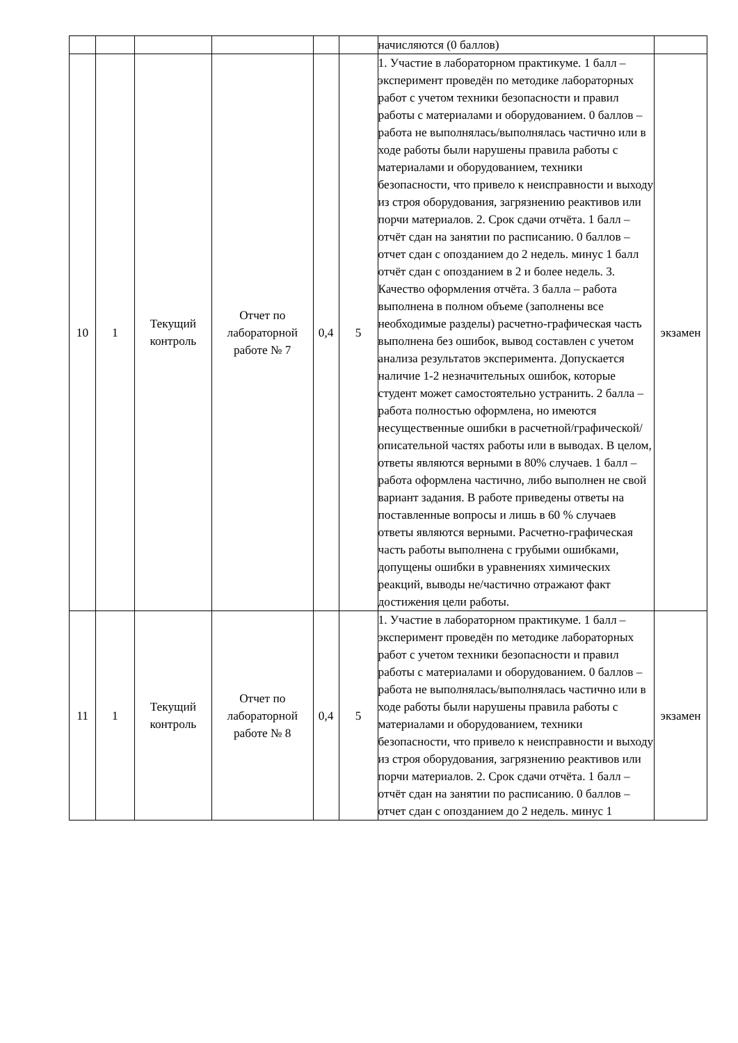| | | | | | | начисляются (0 баллов) | |
| 10 | 1 | Текущий контроль | Отчет по лабораторной работе № 7 | 0,4 | 5 | 1. Участие в лабораторном практикуме. 1 балл – эксперимент проведён по методике лабораторных работ с учетом техники безопасности и правил работы с материалами и оборудованием. 0 баллов – работа не выполнялась/выполнялась частично или в ходе работы были нарушены правила работы с материалами и оборудованием, техники безопасности, что привело к неисправности и выходу из строя оборудования, загрязнению реактивов или порчи материалов. 2. Срок сдачи отчёта. 1 балл – отчёт сдан на занятии по расписанию. 0 баллов – отчет сдан с опозданием до 2 недель. минус 1 балл отчёт сдан с опозданием в 2 и более недель. 3. Качество оформления отчёта. 3 балла – работа выполнена в полном объеме (заполнены все необходимые разделы) расчетно-графическая часть выполнена без ошибок, вывод составлен с учетом анализа результатов эксперимента. Допускается наличие 1-2 незначительных ошибок, которые студент может самостоятельно устранить. 2 балла – работа полностью оформлена, но имеются несущественные ошибки в расчетной/графической/описательной частях работы или в выводах. В целом, ответы являются верными в 80% случаев. 1 балл – работа оформлена частично, либо выполнен не свой вариант задания. В работе приведены ответы на поставленные вопросы и лишь в 60 % случаев ответы являются верными. Расчетно-графическая часть работы выполнена с грубыми ошибками, допущены ошибки в уравнениях химических реакций, выводы не/частично отражают факт достижения цели работы. | экзамен |
| 11 | 1 | Текущий контроль | Отчет по лабораторной работе № 8 | 0,4 | 5 | 1. Участие в лабораторном практикуме. 1 балл – эксперимент проведён по методике лабораторных работ с учетом техники безопасности и правил работы с материалами и оборудованием. 0 баллов – работа не выполнялась/выполнялась частично или в ходе работы были нарушены правила работы с материалами и оборудованием, техники безопасности, что привело к неисправности и выходу из строя оборудования, загрязнению реактивов или порчи материалов. 2. Срок сдачи отчёта. 1 балл – отчёт сдан на занятии по расписанию. 0 баллов – отчет сдан с опозданием до 2 недель. минус 1 | экзамен |